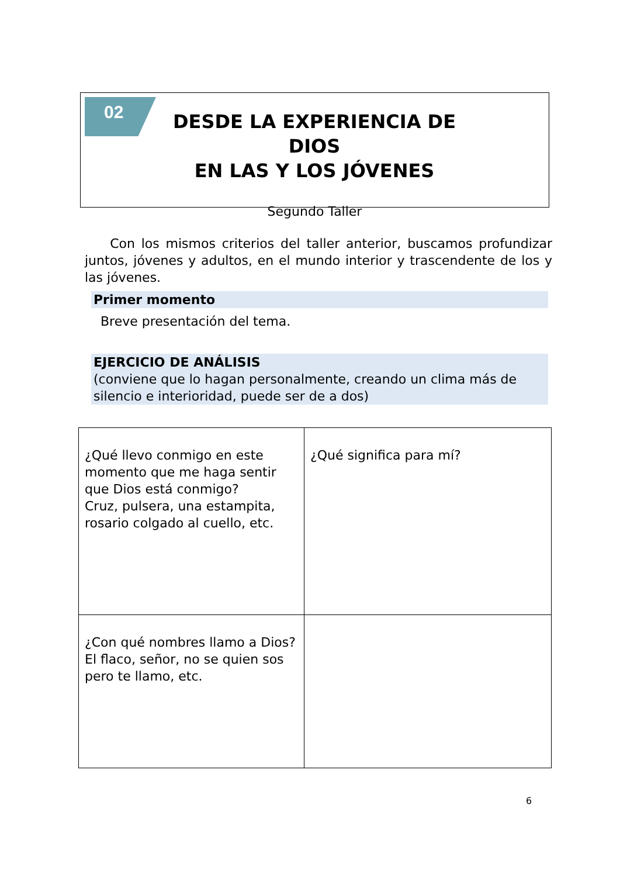02
DESDE LA EXPERIENCIA DE DIOS
EN LAS Y LOS JÓVENES
Segundo Taller
Con los mismos criterios del taller anterior, buscamos profundizar juntos, jóvenes y adultos, en el mundo interior y trascendente de los y las jóvenes.
Primer momento
Breve presentación del tema.
EJERCICIO DE ANÁLISIS
(conviene que lo hagan personalmente, creando un clima más de silencio e interioridad, puede ser de a dos)
| ¿Qué llevo conmigo en este momento que me haga sentir que Dios está conmigo? Cruz, pulsera, una estampita, rosario colgado al cuello, etc. | ¿Qué significa para mí? |
| ¿Con qué nombres llamo a Dios? El flaco, señor, no se quien sos pero te llamo, etc. | |
6